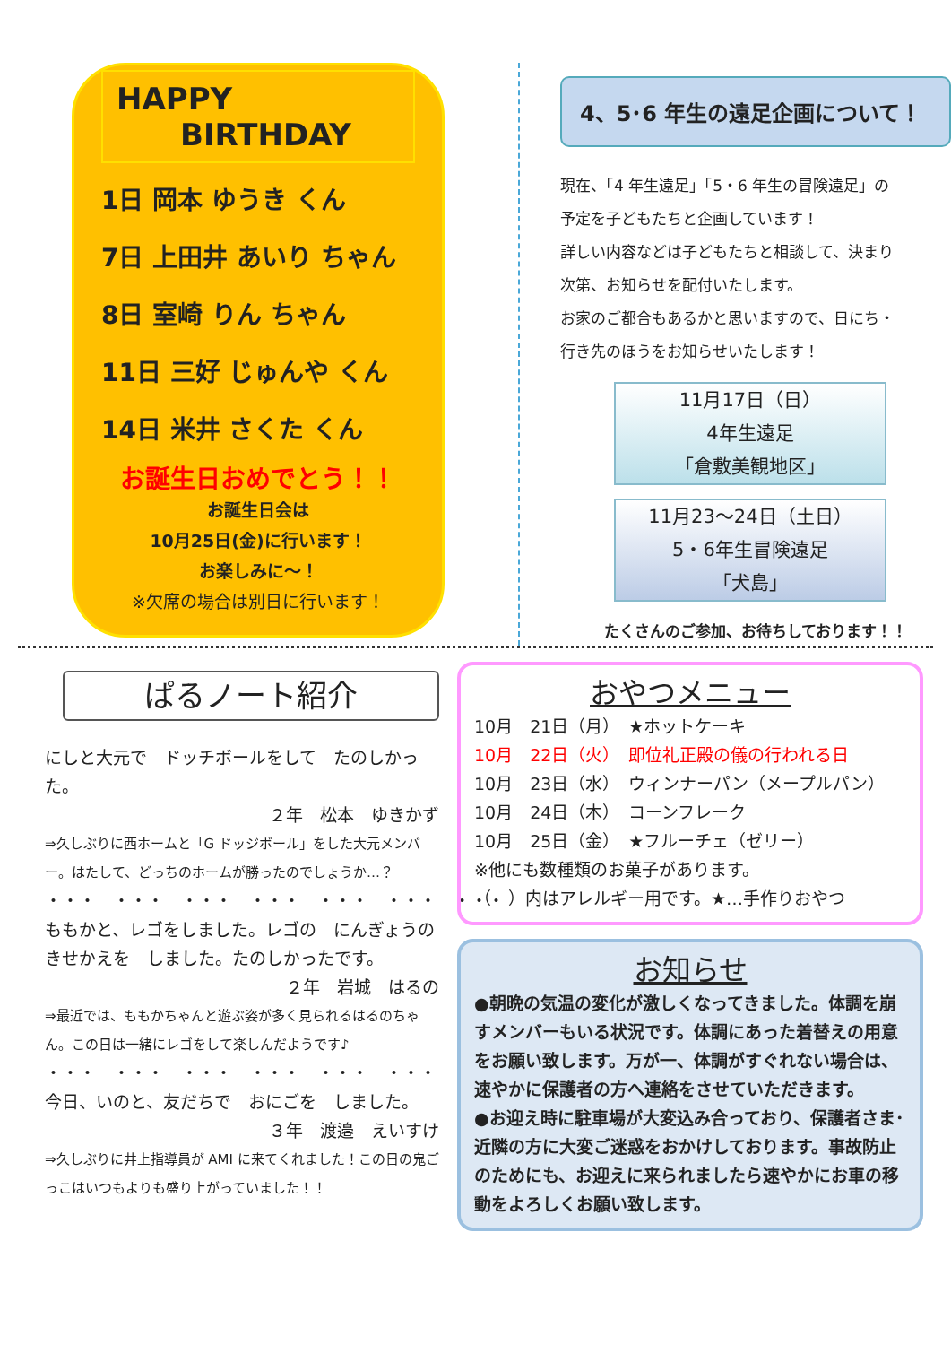HAPPY
BIRTHDAY
1日 岡本 ゆうき くん
7日 上田井 あいり ちゃん
8日 室崎 りん ちゃん
11日 三好 じゅんや くん
14日 米井 さくた くん
お誕生日おめでとう！！
お誕生日会は
10月25日(金)に行います！
お楽しみに～！
※欠席の場合は別日に行います！
4、5･6 年生の遠足企画について！
現在、「4 年生遠足」「5・6 年生の冒険遠足」の
予定を子どもたちと企画しています！
詳しい内容などは子どもたちと相談して、決まり
次第、お知らせを配付いたします。
お家のご都合もあるかと思いますので、日にち・
行き先のほうをお知らせいたします！
11月17日（日）
4年生遠足
「倉敷美観地区」
11月23～24日（土日）
5・6年生冒険遠足
「犬島」
たくさんのご参加、お待ちしております！！
ぱるノート紹介
にしと大元で　ドッチボールをして　たのしかった。
２年　松本　ゆきかず
⇒久しぶりに西ホームと「G ドッジボール」をした大元メンバー。はたして、どっちのホームが勝ったのでしょうか…？
・・・　・・・　・・・　・・・　・・・　・・・　・・・
ももかと、レゴをしました。レゴの　にんぎょうの　きせかえを　しました。たのしかったです。
２年　岩城　はるの
⇒最近では、ももかちゃんと遊ぶ姿が多く見られるはるのちゃん。この日は一緒にレゴをして楽しんだようです♪
・・・　・・・　・・・　・・・　・・・　・・・　・・・
今日、いのと、友だちで　おにごを　しました。
３年　渡邉　えいすけ
⇒久しぶりに井上指導員が AMI に来てくれました！この日の鬼ごっこはいつもよりも盛り上がっていました！！
おやつメニュー
10月　21日（月）　★ホットケーキ
10月　22日（火）　即位礼正殿の儀の行われる日
10月　23日（水）　ウィンナーパン（メープルパン）
10月　24日（木）　コーンフレーク
10月　25日（金）　★フルーチェ（ゼリー）
※他にも数種類のお菓子があります。
（　）内はアレルギー用です。★…手作りおやつ
お知らせ
●朝晩の気温の変化が激しくなってきました。体調を崩すメンバーもいる状況です。体調にあった着替えの用意をお願い致します。万が一、体調がすぐれない場合は、速やかに保護者の方へ連絡をさせていただきます。
●お迎え時に駐車場が大変込み合っており、保護者さま･近隣の方に大変ご迷惑をおかけしております。事故防止のためにも、お迎えに来られましたら速やかにお車の移動をよろしくお願い致します。